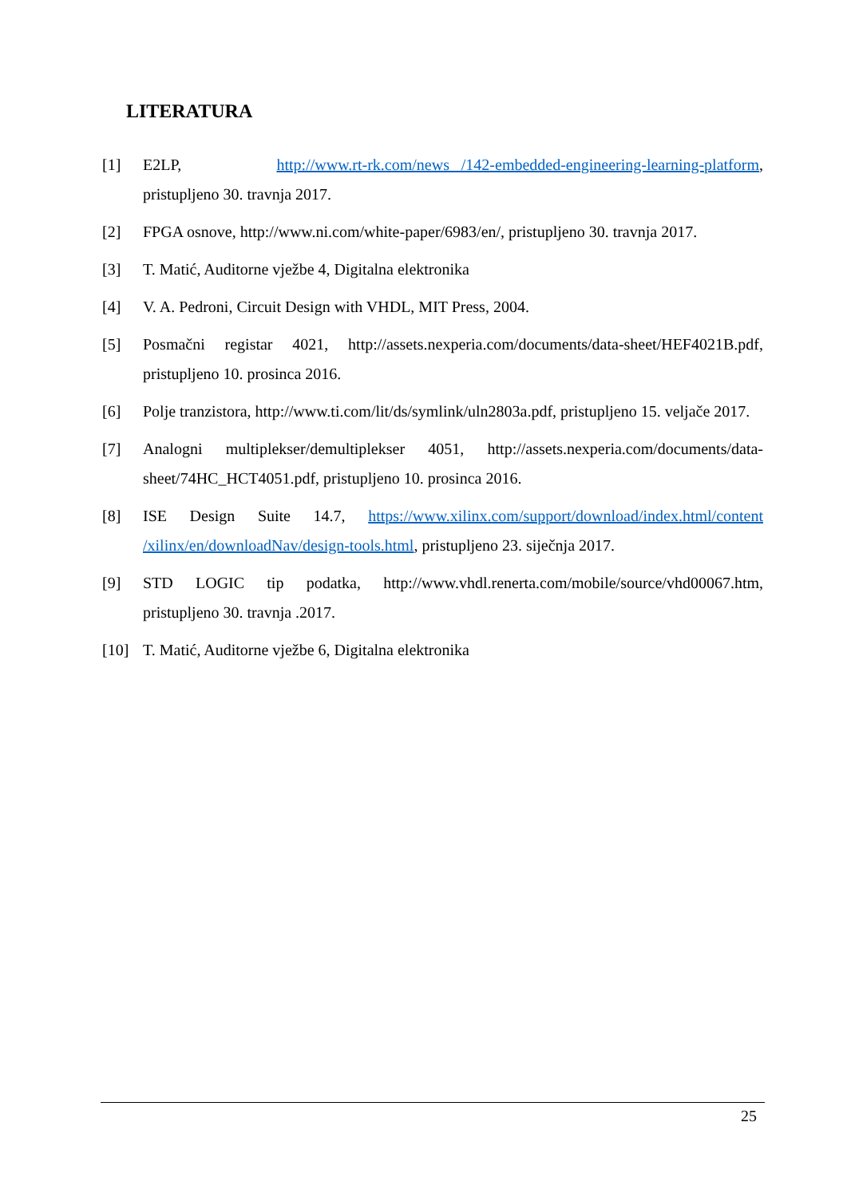LITERATURA
[1] E2LP, http://www.rt-rk.com/news /142-embedded-engineering-learning-platform, pristupljeno 30. travnja 2017.
[2] FPGA osnove, http://www.ni.com/white-paper/6983/en/, pristupljeno 30. travnja 2017.
[3] T. Matić, Auditorne vježbe 4, Digitalna elektronika
[4] V. A. Pedroni, Circuit Design with VHDL, MIT Press, 2004.
[5] Posmačni registar 4021, http://assets.nexperia.com/documents/data-sheet/HEF4021B.pdf, pristupljeno 10. prosinca 2016.
[6] Polje tranzistora, http://www.ti.com/lit/ds/symlink/uln2803a.pdf, pristupljeno 15. veljače 2017.
[7] Analogni multiplekser/demultiplekser 4051, http://assets.nexperia.com/documents/data-sheet/74HC_HCT4051.pdf, pristupljeno 10. prosinca 2016.
[8] ISE Design Suite 14.7, https://www.xilinx.com/support/download/index.html/content /xilinx/en/downloadNav/design-tools.html, pristupljeno 23. siječnja 2017.
[9] STD LOGIC tip podatka, http://www.vhdl.renerta.com/mobile/source/vhd00067.htm, pristupljeno 30. travnja .2017.
[10] T. Matić, Auditorne vježbe 6, Digitalna elektronika
25